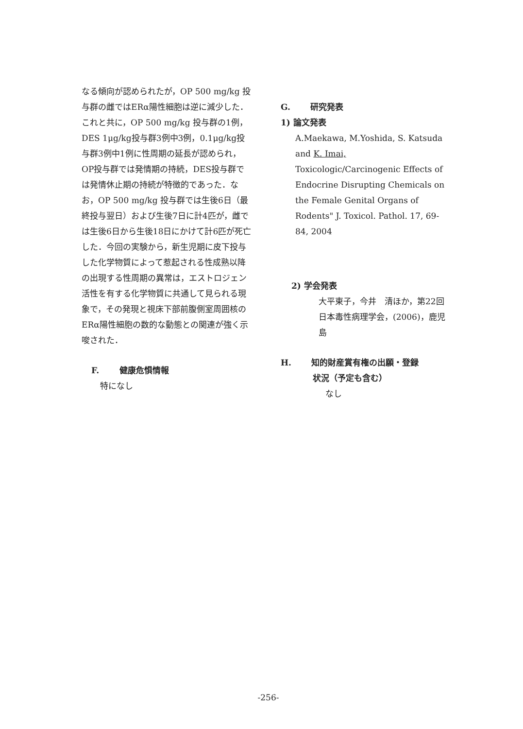なる傾向が認められたが，OP 500 mg/kg 投与群の雌ではERα陽性細胞は逆に減少した．これと共に，OP 500 mg/kg 投与群の1例，DES 1μg/kg投与群3例中3例，0.1μg/kg投与群3例中1例に性周期の延長が認められ，OP投与群では発情期の持続，DES投与群では発情休止期の持続が特徴的であった．なお，OP 500 mg/kg 投与群では生後6日（最終投与翌日）および生後7日に計4匹が，雌では生後6日から生後18日にかけて計6匹が死亡した．今回の実験から，新生児期に皮下投与した化学物質によって惹起される性成熟以降の出現する性周期の異常は，エストロジェン活性を有する化学物質に共通して見られる現象で，その発現と視床下部前腹側室周囲核のERα陽性細胞の数的な動態との関連が強く示唆された．
F. 健康危惧情報
特になし
G. 研究発表
1) 論文発表
A.Maekawa, M.Yoshida, S. Katsuda and K. Imai, Toxicologic/Carcinogenic Effects of Endocrine Disrupting Chemicals on the Female Genital Organs of Rodents" J. Toxicol. Pathol. 17, 69-84, 2004
2) 学会発表
大平東子，今井　清ほか，第22回日本毒性病理学会，(2006)，鹿児島
H. 知的財産賞有権の出願・登録
状況（予定も含む）
なし
-256-